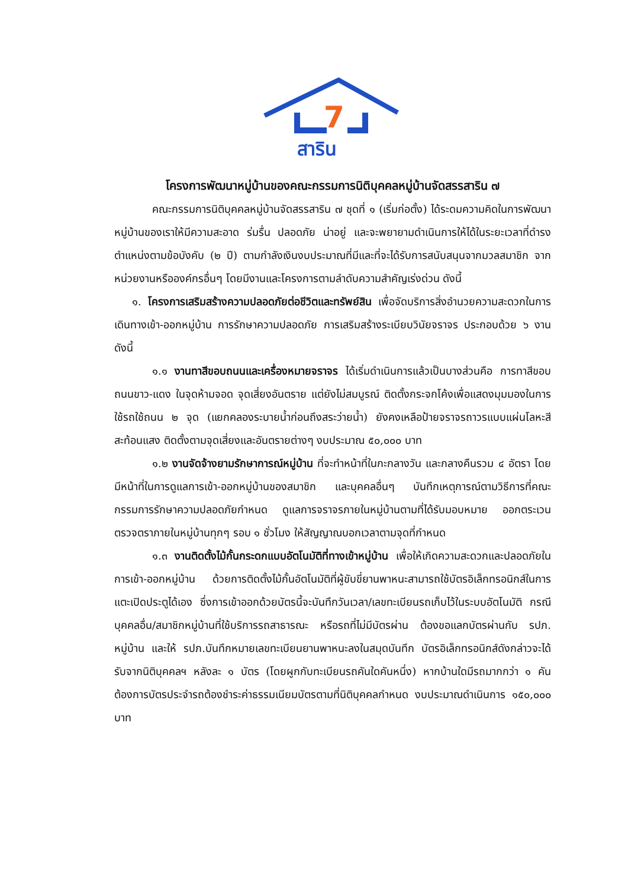7
สาริน
โครงการพัฒนาหมู่บ้านของคณะกรรมการนิติบุคคลหมู่บ้านจัดสรรสาริน ๗
คณะกรรมการนิติบุคคลหมู่บ้านจัดสรรสาริน ๗ ชุดที่ ๑ (เริ่มก่อตั้ง) ได้ระดมความคิดในการพัฒนาหมู่บ้านของเราให้มีความสะอาด ร่มรื่น ปลอดภัย น่าอยู่ และจะพยายามดำเนินการให้ได้ในระยะเวลาที่ดำรงตำแหน่งตามข้อบังคับ (๒ ปี) ตามกำลังเงินงบประมาณที่มีและที่จะได้รับการสนับสนุนจากมวลสมาชิก จากหน่วยงานหรือองค์กรอื่นๆ โดยมีงานและโครงการตามลำดับความสำคัญเร่งด่วน ดังนี้
๑. โครงการเสริมสร้างความปลอดภัยต่อชีวิตและทรัพย์สิน เพื่อจัดบริการสิ่งอำนวยความสะดวกในการเดินทางเข้า-ออกหมู่บ้าน การรักษาความปลอดภัย การเสริมสร้างระเบียบวินัยจราจร ประกอบด้วย ๖ งานดังนี้
๑.๑ งานทาสีขอบถนนและเครื่องหมายจราจร ได้เริ่มดำเนินการแล้วเป็นบางส่วนคือ การทาสีขอบถนนขาว-แดง ในจุดห้ามจอด จุดเสี่ยงอันตราย แต่ยังไม่สมบูรณ์ ติดตั้งกระจกโค้งเพื่อแสดงมุมมองในการใช้รถใช้ถนน ๒ จุด (แยกคลองระบายน้ำก่อนถึงสระว่ายน้ำ) ยังคงเหลือป้ายจราจรถาวรแบบแผ่นโลหะสีสะท้อนแสง ติดตั้งตามจุดเสี่ยงและอันตรายต่างๆ งบประมาณ ๕๐,๐๐๐ บาท
๑.๒ งานจัดจ้างยามรักษาการณ์หมู่บ้าน ที่จะทำหน้าที่ในกะกลางวัน และกลางคืนรวม ๔ อัตรา โดยมีหน้าที่ในการดูแลการเข้า-ออกหมู่บ้านของสมาชิก และบุคคลอื่นๆ บันทึกเหตุการณ์ตามวิธีการที่คณะกรรมการรักษาความปลอดภัยกำหนด ดูแลการจราจรภายในหมู่บ้านตามที่ได้รับมอบหมาย ออกตระเวนตรวจตราภายในหมู่บ้านทุกๆ รอบ ๑ ชั่วโมง ให้สัญญาณบอกเวลาตามจุดที่กำหนด
๑.๓ งานติดตั้งไม้กั้นกระดกแบบอัตโนมัติที่ทางเข้าหมู่บ้าน เพื่อให้เกิดความสะดวกและปลอดภัยในการเข้า-ออกหมู่บ้าน ด้วยการติดตั้งไม้กั้นอัตโนมัติที่ผู้ขับขี่ยานพาหนะสามารถใช้บัตรอิเล็กทรอนิกส์ในการแตะเปิดประตูได้เอง ซึ่งการเข้าออกด้วยบัตรนี้จะบันทึกวันเวลา/เลขทะเบียนรถเก็บไว้ในระบบอัตโนมัติ กรณีบุคคลอื่น/สมาชิกหมู่บ้านที่ใช้บริการรถสาธารณะ หรือรถที่ไม่มีบัตรผ่าน ต้องขอแลกบัตรผ่านกับ รปภ. หมู่บ้าน และให้ รปภ.บันทึกหมายเลขทะเบียนยานพาหนะลงในสมุดบันทึก บัตรอิเล็กทรอนิกส์ดังกล่าวจะได้รับจากนิติบุคคลฯ หลังละ ๑ บัตร (โดยผูกกับทะเบียนรถคันใดคันหนึ่ง) หากบ้านใดมีรถมากกว่า ๑ คัน ต้องการบัตรประจำรถต้องชำระค่าธรรมเนียมบัตรตามที่นิติบุคคลกำหนด งบประมาณดำเนินการ ๑๕๐,๐๐๐ บาท